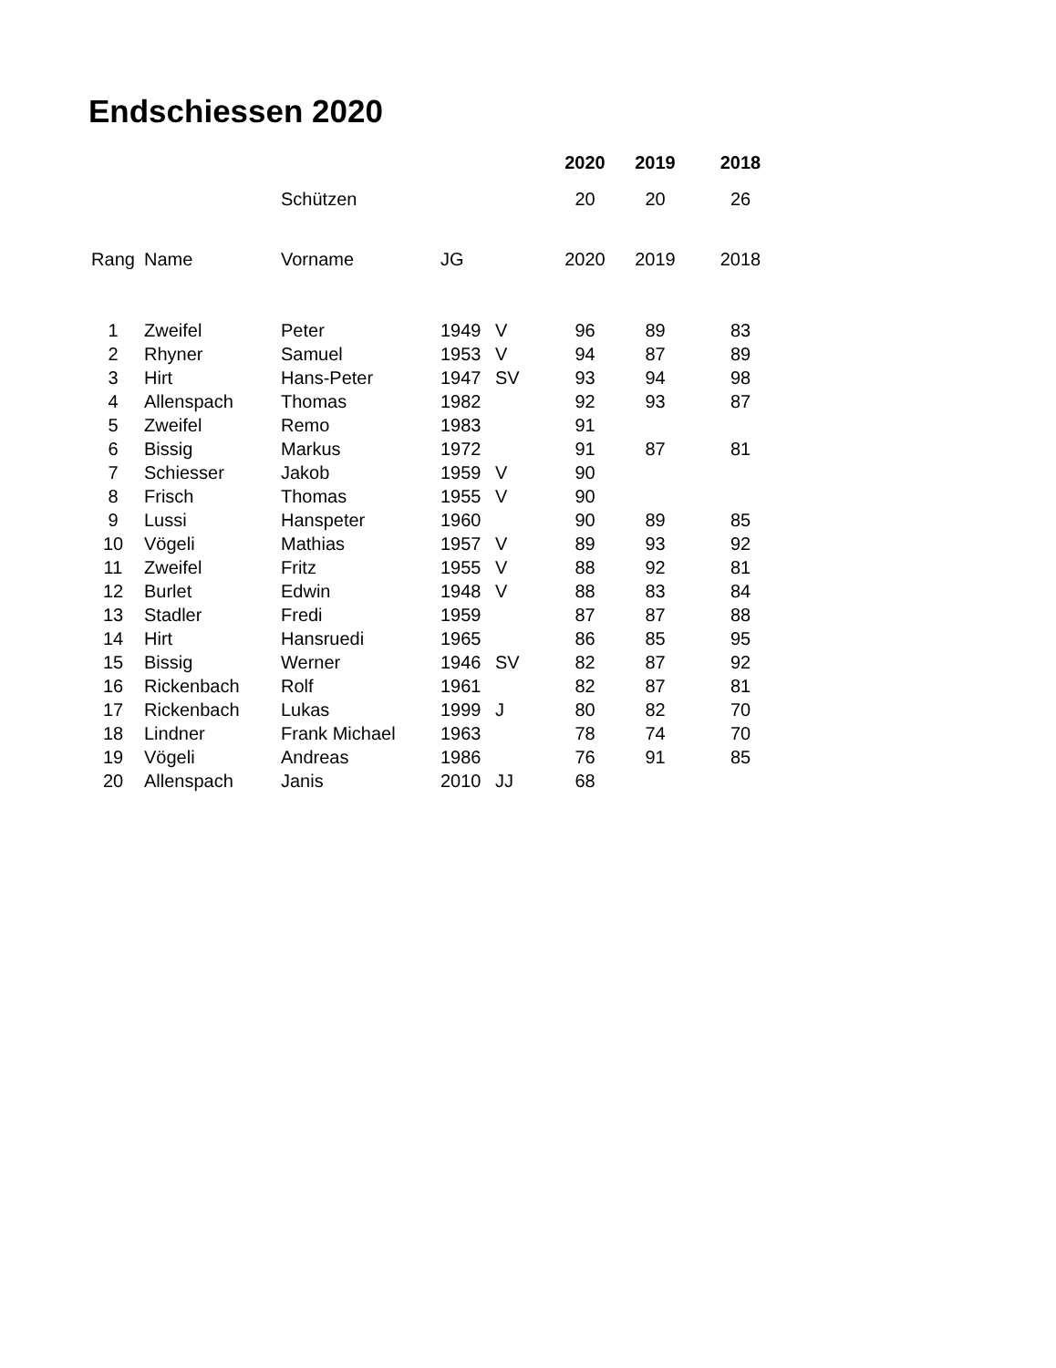Endschiessen 2020
| | | | | | 2020 | 2019 | 2018 |
| | | Schützen | | | 20 | 20 | 26 |
| Rang | Name | Vorname | JG | | 2020 | 2019 | 2018 |
| 1 | Zweifel | Peter | 1949 | V | 96 | 89 | 83 |
| 2 | Rhyner | Samuel | 1953 | V | 94 | 87 | 89 |
| 3 | Hirt | Hans-Peter | 1947 | SV | 93 | 94 | 98 |
| 4 | Allenspach | Thomas | 1982 | | 92 | 93 | 87 |
| 5 | Zweifel | Remo | 1983 | | 91 | | |
| 6 | Bissig | Markus | 1972 | | 91 | 87 | 81 |
| 7 | Schiesser | Jakob | 1959 | V | 90 | | |
| 8 | Frisch | Thomas | 1955 | V | 90 | | |
| 9 | Lussi | Hanspeter | 1960 | | 90 | 89 | 85 |
| 10 | Vögeli | Mathias | 1957 | V | 89 | 93 | 92 |
| 11 | Zweifel | Fritz | 1955 | V | 88 | 92 | 81 |
| 12 | Burlet | Edwin | 1948 | V | 88 | 83 | 84 |
| 13 | Stadler | Fredi | 1959 | | 87 | 87 | 88 |
| 14 | Hirt | Hansruedi | 1965 | | 86 | 85 | 95 |
| 15 | Bissig | Werner | 1946 | SV | 82 | 87 | 92 |
| 16 | Rickenbach | Rolf | 1961 | | 82 | 87 | 81 |
| 17 | Rickenbach | Lukas | 1999 | J | 80 | 82 | 70 |
| 18 | Lindner | Frank Michael | 1963 | | 78 | 74 | 70 |
| 19 | Vögeli | Andreas | 1986 | | 76 | 91 | 85 |
| 20 | Allenspach | Janis | 2010 | JJ | 68 | | |